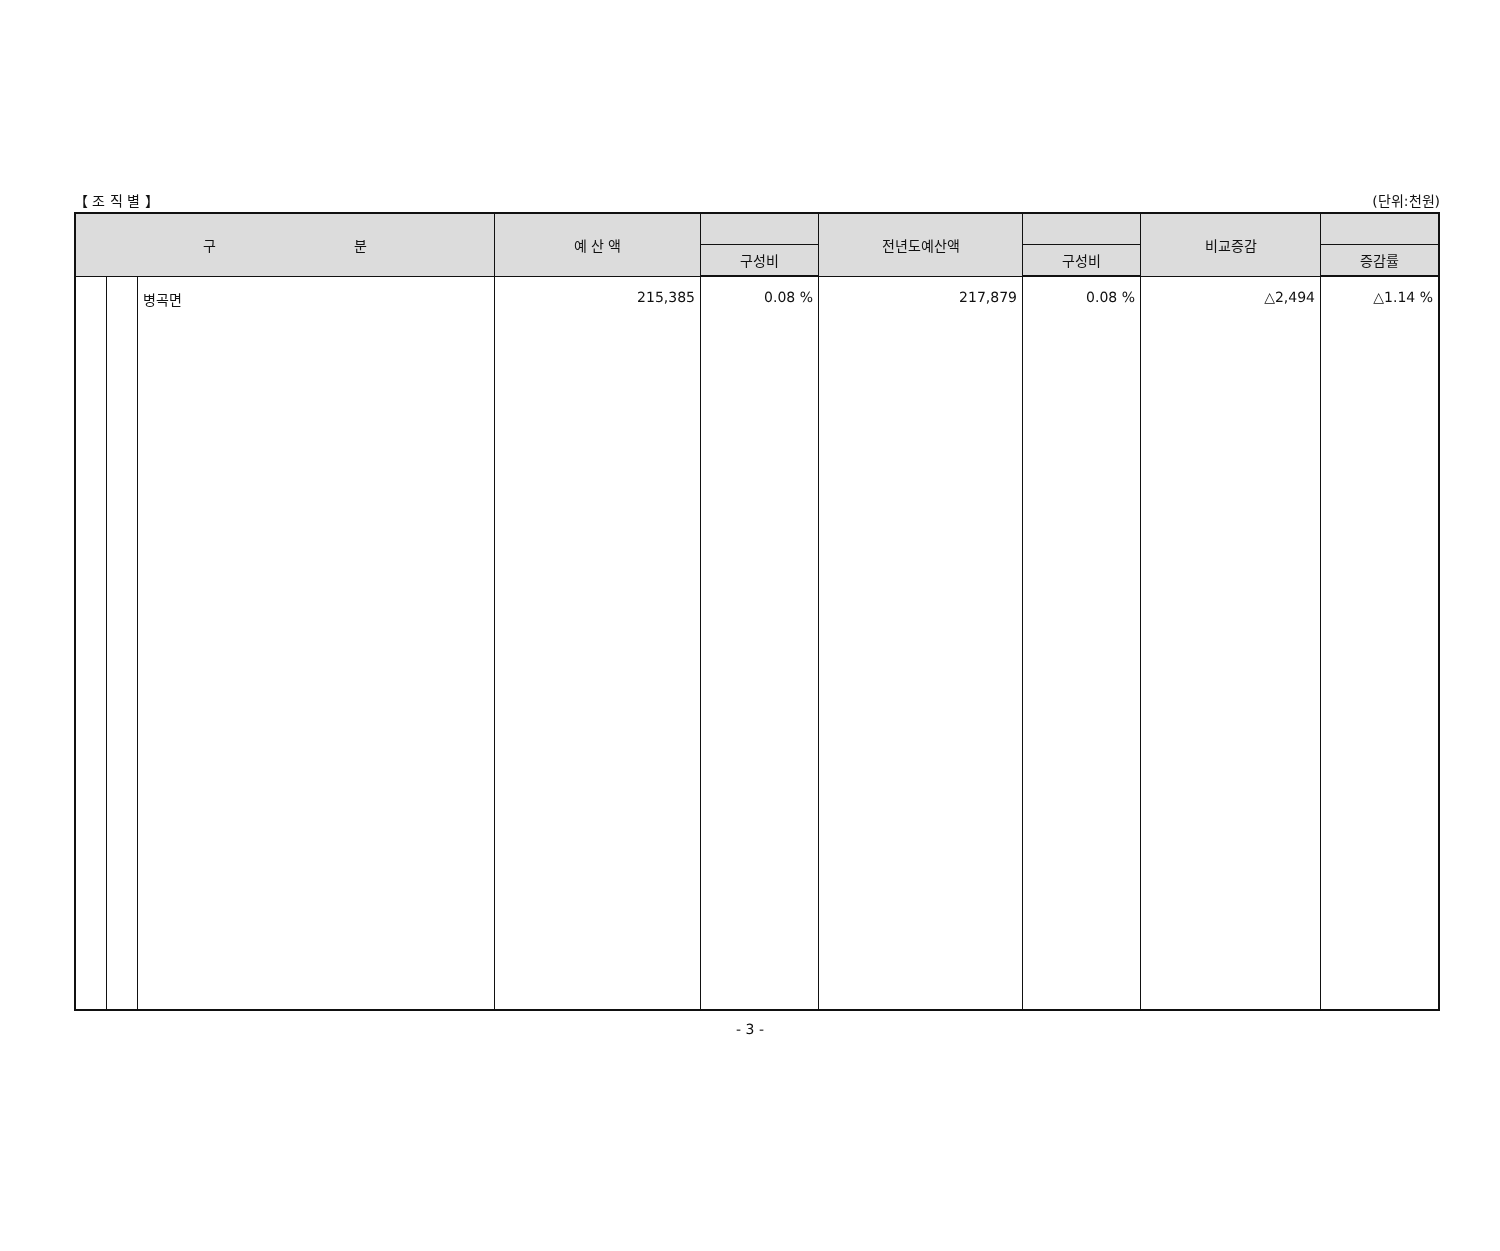【 조 직 별 】 (단위:천원)
| 구 분 | | | 예 산 액 | | 전년도예산액 | | 비교증감 | |
| --- | --- | --- | --- | --- | --- | --- | --- | --- |
| | | | | 구성비 | | 구성비 | | 증감률 |
| | | 병곡면 | 215,385 | 0.08 % | 217,879 | 0.08 % | △2,494 | △1.14 % |
- 3 -